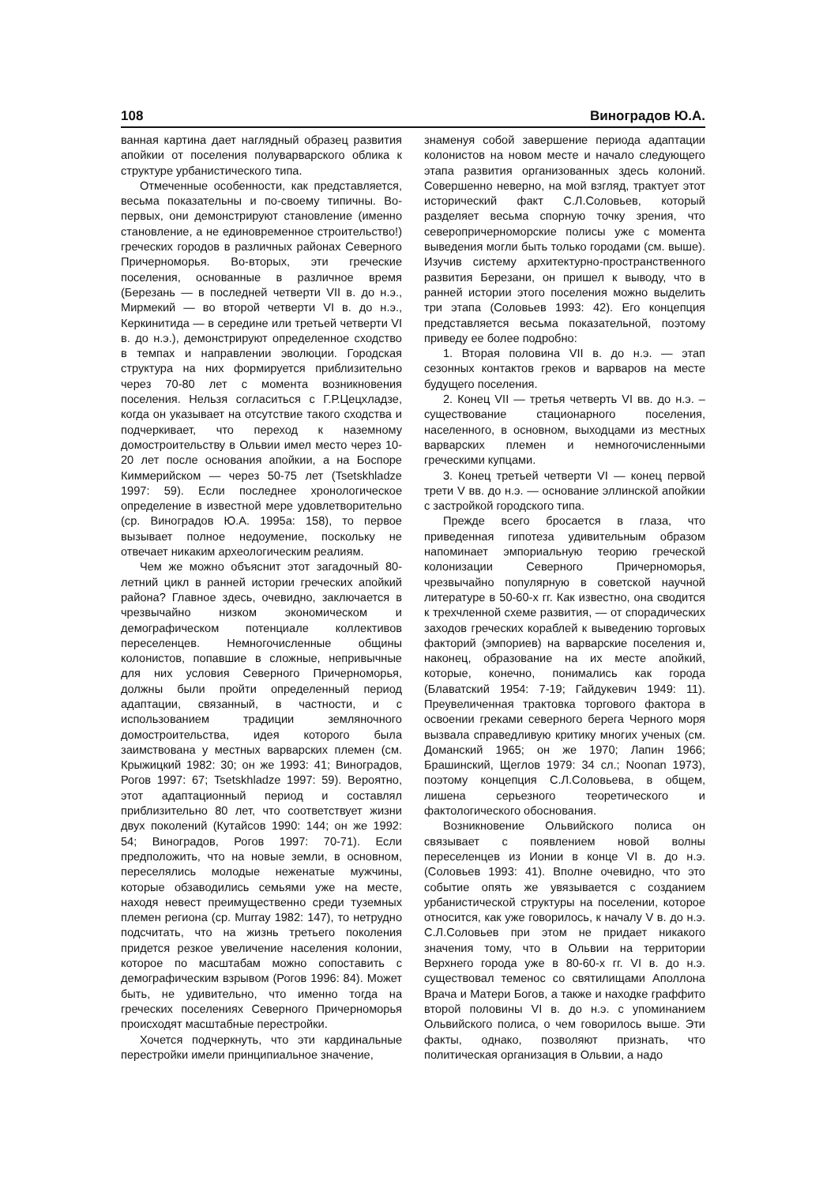108 Виноградов Ю.А.
ванная картина дает наглядный образец развития апойкии от поселения полуварварского облика к структуре урбанистического типа.
Отмеченные особенности, как представляется, весьма показательны и по-своему типичны. Во-первых, они демонстрируют становление (именно становление, а не единовременное строительство!) греческих городов в различных районах Северного Причерноморья. Во-вторых, эти греческие поселения, основанные в различное время (Березань — в последней четверти VII в. до н.э., Мирмекий — во второй четверти VI в. до н.э., Керкинитида — в середине или третьей четверти VI в. до н.э.), демонстрируют определенное сходство в темпах и направлении эволюции. Городская структура на них формируется приблизительно через 70-80 лет с момента возникновения поселения. Нельзя согласиться с Г.Р.Цецхладзе, когда он указывает на отсутствие такого сходства и подчеркивает, что переход к наземному домостроительству в Ольвии имел место через 10-20 лет после основания апойкии, а на Боспоре Киммерийском — через 50-75 лет (Tsetskhladze 1997: 59). Если последнее хронологическое определение в известной мере удовлетворительно (ср. Виноградов Ю.А. 1995а: 158), то первое вызывает полное недоумение, поскольку не отвечает никаким археологическим реалиям.
Чем же можно объяснит этот загадочный 80-летний цикл в ранней истории греческих апойкий района? Главное здесь, очевидно, заключается в чрезвычайно низком экономическом и демографическом потенциале коллективов переселенцев. Немногочисленные общины колонистов, попавшие в сложные, непривычные для них условия Северного Причерноморья, должны были пройти определенный период адаптации, связанный, в частности, и с использованием традиции земляночного домостроительства, идея которого была заимствована у местных варварских племен (см. Крыжицкий 1982: 30; он же 1993: 41; Виноградов, Рогов 1997: 67; Tsetskhladze 1997: 59). Вероятно, этот адаптационный период и составлял приблизительно 80 лет, что соответствует жизни двух поколений (Кутайсов 1990: 144; он же 1992: 54; Виноградов, Рогов 1997: 70-71). Если предположить, что на новые земли, в основном, переселялись молодые неженатые мужчины, которые обзаводились семьями уже на месте, находя невест преимущественно среди туземных племен региона (ср. Murray 1982: 147), то нетрудно подсчитать, что на жизнь третьего поколения придется резкое увеличение населения колонии, которое по масштабам можно сопоставить с демографическим взрывом (Рогов 1996: 84). Может быть, не удивительно, что именно тогда на греческих поселениях Северного Причерноморья происходят масштабные перестройки.
Хочется подчеркнуть, что эти кардинальные перестройки имели принципиальное значение,
знаменуя собой завершение периода адаптации колонистов на новом месте и начало следующего этапа развития организованных здесь колоний. Совершенно неверно, на мой взгляд, трактует этот исторический факт С.Л.Соловьев, который разделяет весьма спорную точку зрения, что северопричерноморские полисы уже с момента выведения могли быть только городами (см. выше). Изучив систему архитектурно-пространственного развития Березани, он пришел к выводу, что в ранней истории этого поселения можно выделить три этапа (Соловьев 1993: 42). Его концепция представляется весьма показательной, поэтому приведу ее более подробно:
1. Вторая половина VII в. до н.э. — этап сезонных контактов греков и варваров на месте будущего поселения.
2. Конец VII — третья четверть VI вв. до н.э. – существование стационарного поселения, населенного, в основном, выходцами из местных варварских племен и немногочисленными греческими купцами.
3. Конец третьей четверти VI — конец первой трети V вв. до н.э. — основание эллинской апойкии с застройкой городского типа.
Прежде всего бросается в глаза, что приведенная гипотеза удивительным образом напоминает эмпориальную теорию греческой колонизации Северного Причерноморья, чрезвычайно популярную в советской научной литературе в 50-60-х гг. Как известно, она сводится к трехчленной схеме развития, — от спорадических заходов греческих кораблей к выведению торговых факторий (эмпориев) на варварские поселения и, наконец, образование на их месте апойкий, которые, конечно, понимались как города (Блаватский 1954: 7-19; Гайдукевич 1949: 11). Преувеличенная трактовка торгового фактора в освоении греками северного берега Черного моря вызвала справедливую критику многих ученых (см. Доманский 1965; он же 1970; Лапин 1966; Брашинский, Щеглов 1979: 34 сл.; Noonan 1973), поэтому концепция С.Л.Соловьева, в общем, лишена серьезного теоретического и фактологического обоснования.
Возникновение Ольвийского полиса он связывает с появлением новой волны переселенцев из Ионии в конце VI в. до н.э. (Соловьев 1993: 41). Вполне очевидно, что это событие опять же увязывается с созданием урбанистической структуры на поселении, которое относится, как уже говорилось, к началу V в. до н.э. С.Л.Соловьев при этом не придает никакого значения тому, что в Ольвии на территории Верхнего города уже в 80-60-х гг. VI в. до н.э. существовал теменос со святилищами Аполлона Врача и Матери Богов, а также и находке граффито второй половины VI в. до н.э. с упоминанием Ольвийского полиса, о чем говорилось выше. Эти факты, однако, позволяют признать, что политическая организация в Ольвии, а надо